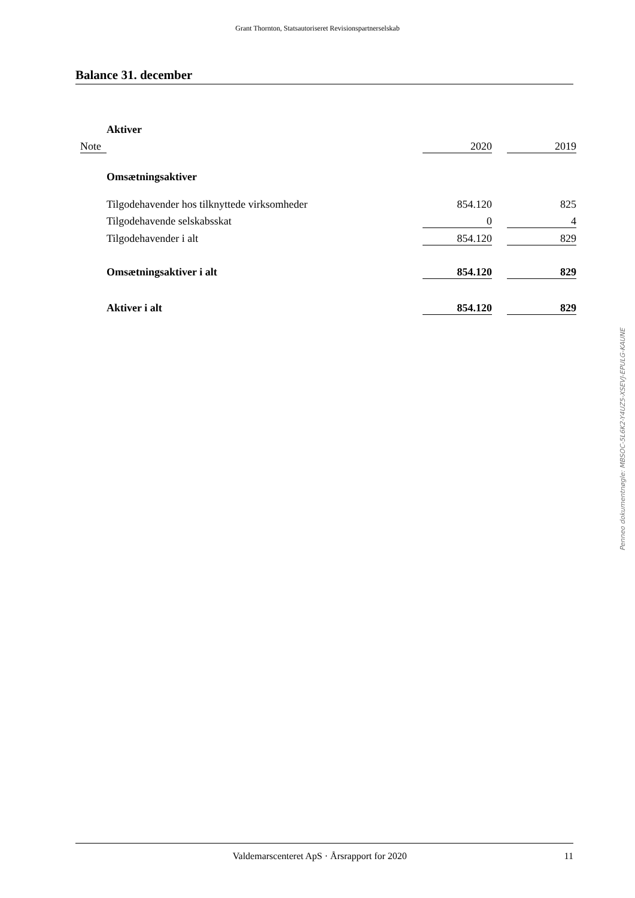Grant Thornton, Statsautoriseret Revisionspartnerselskab
Balance 31. december
| | Aktiver | | | |
| Note | | 2020 | | 2019 |
| | Omsætningsaktiver | | | |
| | Tilgodehavender hos tilknyttede virksomheder | 854.120 | | 825 |
| | Tilgodehavende selskabsskat | 0 | | 4 |
| | Tilgodehavender i alt | 854.120 | | 829 |
| | Omsætningsaktiver i alt | 854.120 | | 829 |
| | Aktiver i alt | 854.120 | | 829 |
Penneo dokumentnøgle: MBSOC-5L6K2-Y4UZ5-XSEVJ-EPULG-KAUNE
Valdemarscenteret ApS · Årsrapport for 2020 11